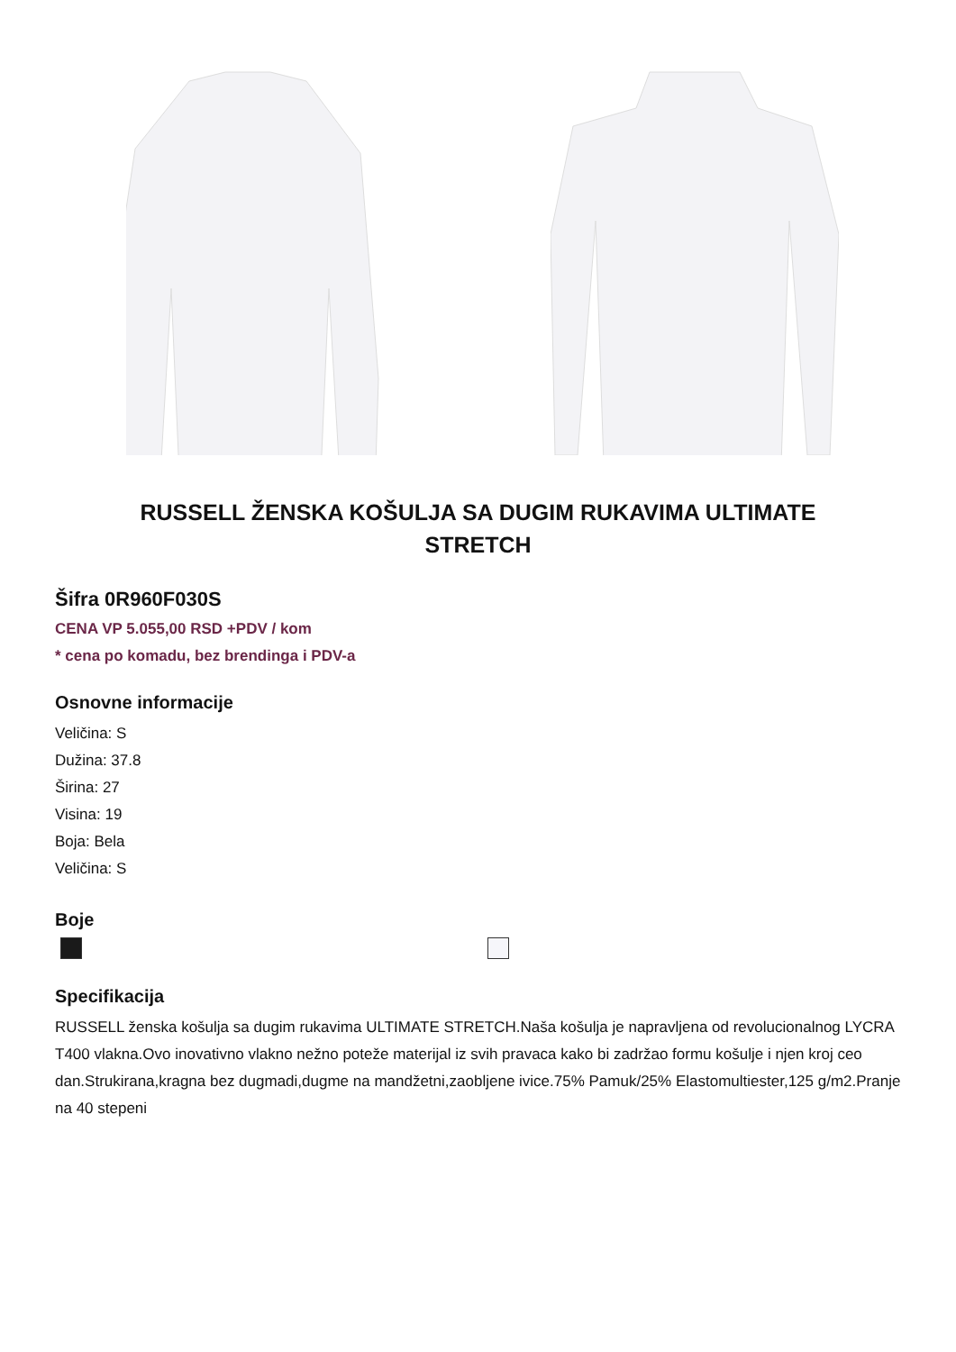RUSSELL ŽENSKA KOŠULJA SA DUGIM RUKAVIMA ULTIMATE STRETCH
Šifra 0R960F030S
CENA VP 5.055,00 RSD +PDV / kom
* cena po komadu, bez brendinga i PDV-a
Osnovne informacije
Veličina: S
Dužina: 37.8
Širina: 27
Visina: 19
Boja: Bela
Veličina: S
Boje
Specifikacija
RUSSELL ženska košulja sa dugim rukavima ULTIMATE STRETCH.Naša košulja je napravljena od revolucionalnog LYCRA T400 vlakna.Ovo inovativno vlakno nežno poteže materijal iz svih pravaca kako bi zadržao formu košulje i njen kroj ceo dan.Strukirana,kragna bez dugmadi,dugme na mandžetni,zaobljene ivice.75% Pamuk/25% Elastomultiester,125 g/m2.Pranje na 40 stepeni